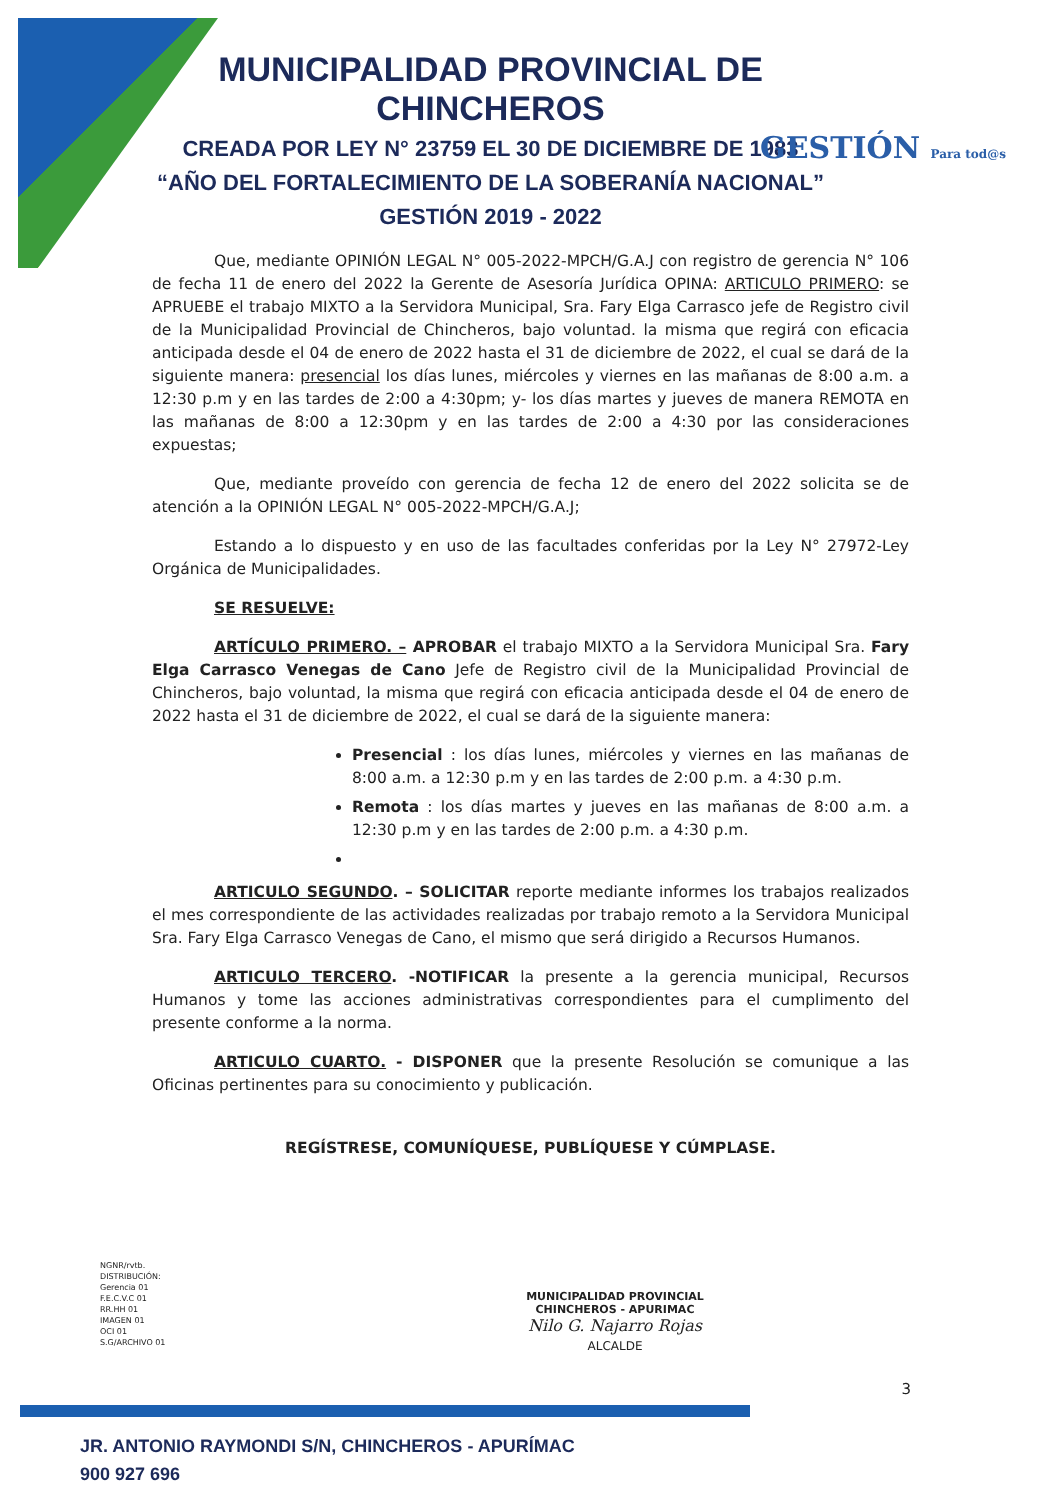MUNICIPALIDAD PROVINCIAL DE CHINCHEROS
CREADA POR LEY N° 23759 EL 30 DE DICIEMBRE DE 1983
“AÑO DEL FORTALECIMIENTO DE LA SOBERANÍA NACIONAL”
GESTIÓN 2019 - 2022
GESTIÓN Para tod@s
Que, mediante OPINIÓN LEGAL N° 005-2022-MPCH/G.A.J con registro de gerencia N° 106 de fecha 11 de enero del 2022 la Gerente de Asesoría Jurídica OPINA: ARTICULO PRIMERO: se APRUEBE el trabajo MIXTO a la Servidora Municipal, Sra. Fary Elga Carrasco jefe de Registro civil de la Municipalidad Provincial de Chincheros, bajo voluntad. la misma que regirá con eficacia anticipada desde el 04 de enero de 2022 hasta el 31 de diciembre de 2022, el cual se dará de la siguiente manera: presencial los días lunes, miércoles y viernes en las mañanas de 8:00 a.m. a 12:30 p.m y en las tardes de 2:00 a 4:30pm; y- los días martes y jueves de manera REMOTA en las mañanas de 8:00 a 12:30pm y en las tardes de 2:00 a 4:30 por las consideraciones expuestas;
Que, mediante proveído con gerencia de fecha 12 de enero del 2022 solicita se de atención a la OPINIÓN LEGAL N° 005-2022-MPCH/G.A.J;
Estando a lo dispuesto y en uso de las facultades conferidas por la Ley N° 27972-Ley Orgánica de Municipalidades.
SE RESUELVE:
ARTÍCULO PRIMERO. – APROBAR el trabajo MIXTO a la Servidora Municipal Sra. Fary Elga Carrasco Venegas de Cano Jefe de Registro civil de la Municipalidad Provincial de Chincheros, bajo voluntad, la misma que regirá con eficacia anticipada desde el 04 de enero de 2022 hasta el 31 de diciembre de 2022, el cual se dará de la siguiente manera:
Presencial : los días lunes, miércoles y viernes en las mañanas de 8:00 a.m. a 12:30 p.m y en las tardes de 2:00 p.m. a 4:30 p.m.
Remota : los días martes y jueves en las mañanas de 8:00 a.m. a 12:30 p.m y en las tardes de 2:00 p.m. a 4:30 p.m.
ARTICULO SEGUNDO. – SOLICITAR reporte mediante informes los trabajos realizados el mes correspondiente de las actividades realizadas por trabajo remoto a la Servidora Municipal Sra. Fary Elga Carrasco Venegas de Cano, el mismo que será dirigido a Recursos Humanos.
ARTICULO TERCERO. -NOTIFICAR la presente a la gerencia municipal, Recursos Humanos y tome las acciones administrativas correspondientes para el cumplimento del presente conforme a la norma.
ARTICULO CUARTO. - DISPONER que la presente Resolución se comunique a las Oficinas pertinentes para su conocimiento y publicación.
REGÍSTRESE, COMUNÍQUESE, PUBLÍQUESE Y CÚMPLASE.
NGNR/rvtb.
DISTRIBUCIÓN:
Gerencia 01
F.E.C.V.C 01
RR.HH 01
IMAGEN 01
OCI 01
S.G/ARCHIVO 01
MUNICIPALIDAD PROVINCIAL
CHINCHEROS - APURIMAC
Nilo G. Najarro Rojas
ALCALDE
3
JR. ANTONIO RAYMONDI S/N, CHINCHEROS - APURÍMAC
900 927 696